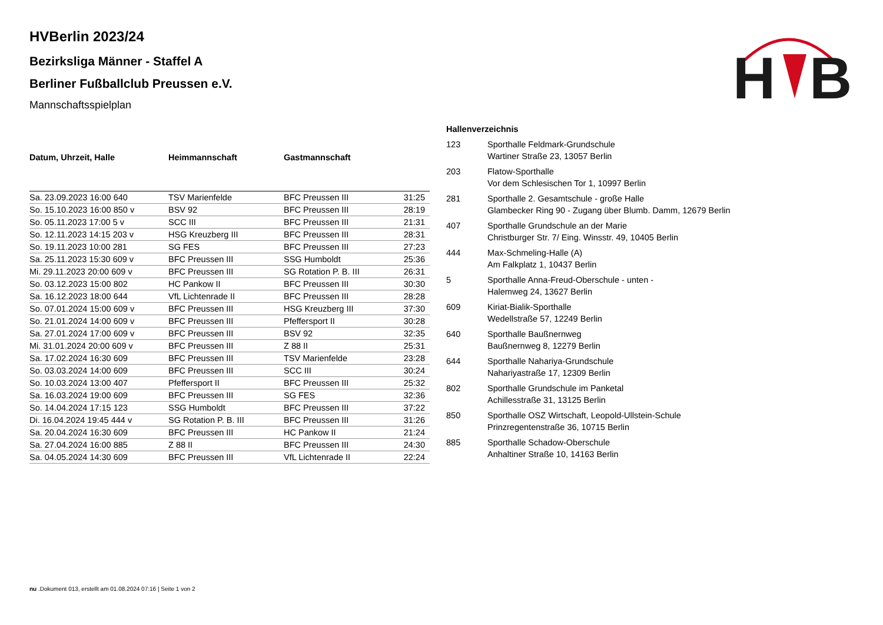H
B
HVBerlin 2023/24
Bezirksliga Männer - Staffel A
Berliner Fußballclub Preussen e.V.
Mannschaftsspielplan
| Datum, Uhrzeit, Halle | Heimmannschaft | Gastmannschaft | |
| --- | --- | --- | --- |
| Sa. 23.09.2023 16:00 640 | TSV Marienfelde | BFC Preussen III | 31:25 |
| So. 15.10.2023 16:00 850 v | BSV 92 | BFC Preussen III | 28:19 |
| So. 05.11.2023 17:00 5 v | SCC III | BFC Preussen III | 21:31 |
| So. 12.11.2023 14:15 203 v | HSG Kreuzberg III | BFC Preussen III | 28:31 |
| So. 19.11.2023 10:00 281 | SG FES | BFC Preussen III | 27:23 |
| Sa. 25.11.2023 15:30 609 v | BFC Preussen III | SSG Humboldt | 25:36 |
| Mi. 29.11.2023 20:00 609 v | BFC Preussen III | SG Rotation P. B. III | 26:31 |
| So. 03.12.2023 15:00 802 | HC Pankow II | BFC Preussen III | 30:30 |
| Sa. 16.12.2023 18:00 644 | VfL Lichtenrade II | BFC Preussen III | 28:28 |
| So. 07.01.2024 15:00 609 v | BFC Preussen III | HSG Kreuzberg III | 37:30 |
| So. 21.01.2024 14:00 609 v | BFC Preussen III | Pfeffersport II | 30:28 |
| Sa. 27.01.2024 17:00 609 v | BFC Preussen III | BSV 92 | 32:35 |
| Mi. 31.01.2024 20:00 609 v | BFC Preussen III | Z 88 II | 25:31 |
| Sa. 17.02.2024 16:30 609 | BFC Preussen III | TSV Marienfelde | 23:28 |
| So. 03.03.2024 14:00 609 | BFC Preussen III | SCC III | 30:24 |
| So. 10.03.2024 13:00 407 | Pfeffersport II | BFC Preussen III | 25:32 |
| Sa. 16.03.2024 19:00 609 | BFC Preussen III | SG FES | 32:36 |
| So. 14.04.2024 17:15 123 | SSG Humboldt | BFC Preussen III | 37:22 |
| Di. 16.04.2024 19:45 444 v | SG Rotation P. B. III | BFC Preussen III | 31:26 |
| Sa. 20.04.2024 16:30 609 | BFC Preussen III | HC Pankow II | 21:24 |
| Sa. 27.04.2024 16:00 885 | Z 88 II | BFC Preussen III | 24:30 |
| Sa. 04.05.2024 14:30 609 | BFC Preussen III | VfL Lichtenrade II | 22:24 |
Hallenverzeichnis
| 123 | Sporthalle Feldmark-Grundschule Wartiner Straße 23, 13057 Berlin |
| 203 | Flatow-Sporthalle Vor dem Schlesischen Tor 1, 10997 Berlin |
| 281 | Sporthalle 2. Gesamtschule - große Halle Glambecker Ring 90 - Zugang über Blumb. Damm, 12679 Berlin |
| 407 | Sporthalle Grundschule an der Marie Christburger Str. 7/ Eing. Winsstr. 49, 10405 Berlin |
| 444 | Max-Schmeling-Halle (A) Am Falkplatz 1, 10437 Berlin |
| 5 | Sporthalle Anna-Freud-Oberschule - unten - Halemweg 24, 13627 Berlin |
| 609 | Kiriat-Bialik-Sporthalle Wedellstraße 57, 12249 Berlin |
| 640 | Sporthalle Baußnernweg Baußnernweg 8, 12279 Berlin |
| 644 | Sporthalle Nahariya-Grundschule Nahariyastraße 17, 12309 Berlin |
| 802 | Sporthalle Grundschule im Panketal Achillesstraße 31, 13125 Berlin |
| 850 | Sporthalle OSZ Wirtschaft, Leopold-Ullstein-Schule Prinzregentenstraße 36, 10715 Berlin |
| 885 | Sporthalle Schadow-Oberschule Anhaltiner Straße 10, 14163 Berlin |
nu .Dokument 013, erstellt am 01.08.2024 07:16 | Seite 1 von 2